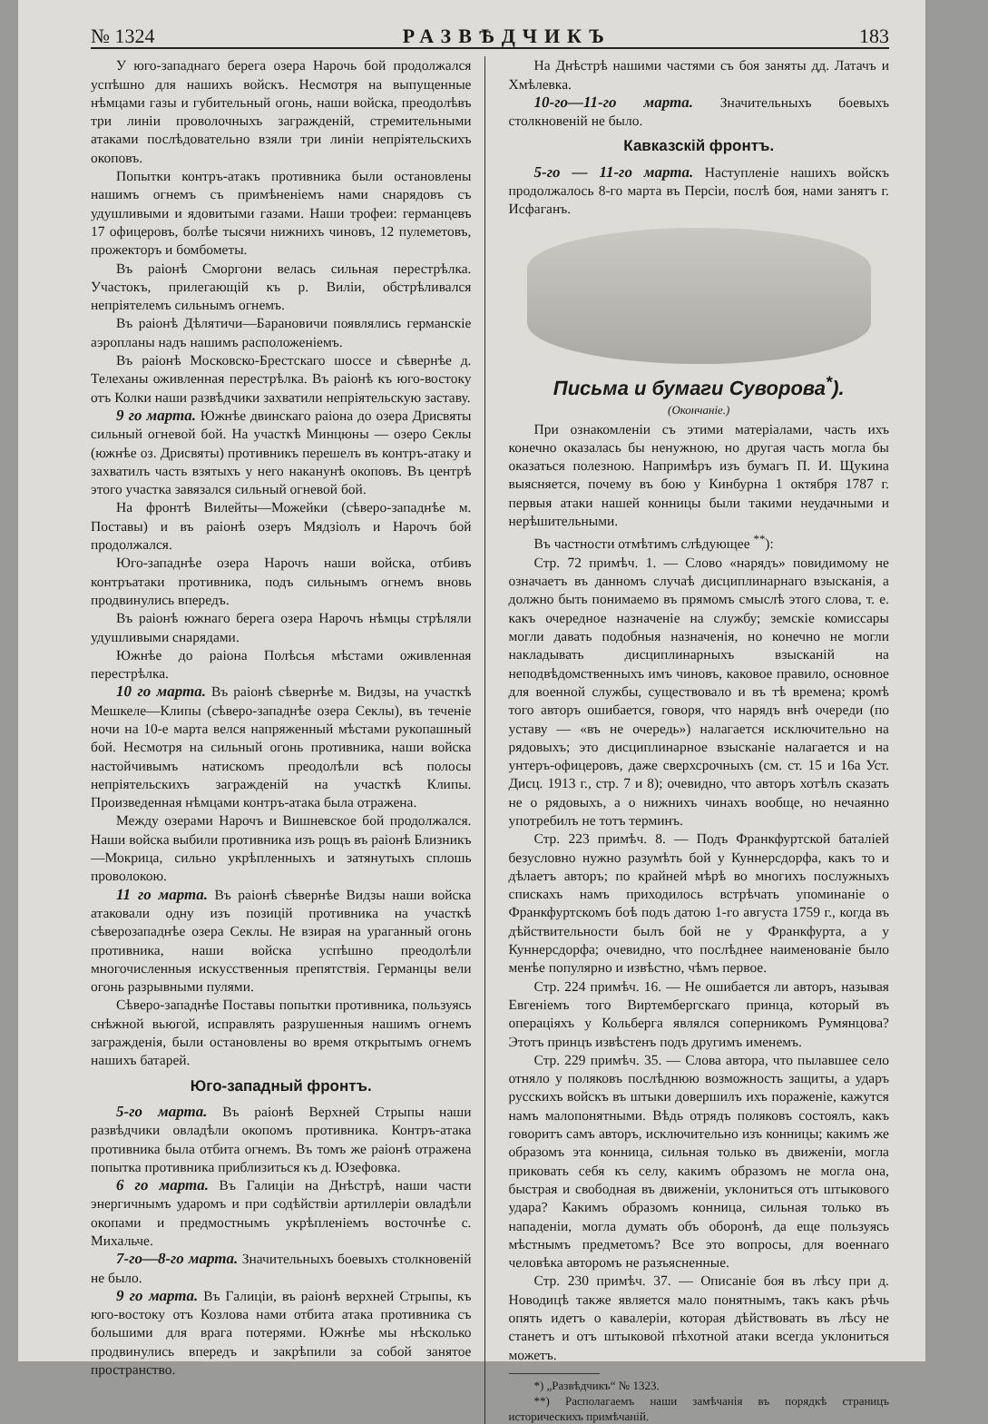№ 1324 РАЗВѢДЧИКЪ 183
У юго-западнаго берега озера Нарочь бой продолжался успѣшно для нашихъ войскъ. Несмотря на выпущенные нѣмцами газы и губительный огонь, наши войска, преодолѣвъ три линіи проволочныхъ загражденій, стремительными атаками послѣдовательно взяли три линіи непріятельскихъ окоповъ.
Попытки контръ-атакъ противника были остановлены нашимъ огнемъ съ примѣненіемъ нами снарядовъ съ удушливыми и ядовитыми газами. Наши трофеи: германцевъ 17 офицеровъ, болѣе тысячи нижнихъ чиновъ, 12 пулеметовъ, прожекторъ и бомбометы.
Въ раіонѣ Сморгони велась сильная перестрѣлка. Участокъ, прилегающій къ р. Виліи, обстрѣливался непріятелемъ сильнымъ огнемъ.
Въ раіонѣ Дѣлятичи—Барановичи появлялись германскіе аэропланы надъ нашимъ расположеніемъ.
Въ раіонѣ Московско-Брестскаго шоссе и сѣвернѣе д. Телеханы оживленная перестрѣлка. Въ раіонѣ къ юго-востоку отъ Колки наши развѣдчики захватили непріятельскую заставу.
9 го марта. Южнѣе двинскаго раіона до озера Дрисвяты сильный огневой бой. На участкѣ Минцюны — озеро Секлы (южнѣе оз. Дрисвяты) противникъ перешелъ въ контръ-атаку и захватилъ часть взятыхъ у него наканунѣ окоповъ. Въ центрѣ этого участка завязался сильный огневой бой.
На фронтѣ Вилейты—Можейки (сѣверо-западнѣе м. Поставы) и въ раіонѣ озеръ Мядзіолъ и Нарочъ бой продолжался.
Юго-западнѣе озера Нарочъ наши войска, отбивъ контръатаки противника, подъ сильнымъ огнемъ вновь продвинулись впередъ.
Въ раіонѣ южнаго берега озера Нарочъ нѣмцы стрѣляли удушливыми снарядами.
Южнѣе до раіона Полѣсья мѣстами оживленная перестрѣлка.
10 го марта. Въ раіонѣ сѣвернѣе м. Видзы, на участкѣ Мешкеле—Клипы (сѣверо-западнѣе озера Секлы), въ теченіе ночи на 10-е марта велся напряженный мѣстами рукопашный бой. Несмотря на сильный огонь противника, наши войска настойчивымъ натискомъ преодолѣли всѣ полосы непріятельскихъ загражденій на участкѣ Клипы. Произведенная нѣмцами контръ-атака была отражена.
Между озерами Нарочъ и Вишневское бой продолжался. Наши войска выбили противника изъ рощъ въ раіонѣ Близникъ—Мокрица, сильно укрѣпленныхъ и затянутыхъ сплошь проволокою.
11 го марта. Въ раіонѣ сѣвернѣе Видзы наши войска атаковали одну изъ позицій противника на участкѣ сѣверозападнѣе озера Секлы. Не взирая на ураганный огонь противника, наши войска успѣшно преодолѣли многочисленныя искусственныя препятствія. Германцы вели огонь разрывными пулями.
Сѣверо-западнѣе Поставы попытки противника, пользуясь снѣжной вьюгой, исправлять разрушенныя нашимъ огнемъ загражденія, были остановлены во время открытымъ огнемъ нашихъ батарей.
Юго-западный фронтъ.
5-го марта. Въ раіонѣ Верхней Стрыпы наши развѣдчики овладѣли окопомъ противника. Контръ-атака противника была отбита огнемъ. Въ томъ же раіонѣ отражена попытка противника приблизиться къ д. Юзефовка.
6 го марта. Въ Галиціи на Днѣстрѣ, наши части энергичнымъ ударомъ и при содѣйствіи артиллеріи овладѣли окопами и предмостнымъ укрѣпленіемъ восточнѣе с. Михальче.
7-го—8-го марта. Значительныхъ боевыхъ столкновеній не было.
9 го марта. Въ Галиціи, въ раіонѣ верхней Стрыпы, къ юго-востоку отъ Козлова нами отбита атака противника съ большими для врага потерями. Южнѣе мы нѣсколько продвинулись впередъ и закрѣпили за собой занятое пространство.
На Днѣстрѣ нашими частями съ боя заняты дд. Латачъ и Хмѣлевка.
10-го—11-го марта. Значительныхъ боевыхъ столкновеній не было.
Кавказскій фронтъ.
5-го — 11-го марта. Наступленіе нашихъ войскъ продолжалось 8-го марта въ Персіи, послѣ боя, нами занятъ г. Исфаганъ.
Письма и бумаги Суворова<sup>*</sup>).
(Окончаніе.)
При ознакомленіи съ этими матеріалами, часть ихъ конечно оказалась бы ненужною, но другая часть могла бы оказаться полезною. Напримѣръ изъ бумагъ П. И. Щукина выясняется, почему въ бою у Кинбурна 1 октября 1787 г. первыя атаки нашей конницы были такими неудачными и нерѣшительными.
Въ частности отмѣтимъ слѣдующее <sup>**</sup>):
Стр. 72 примѣч. 1. — Слово «нарядъ» повидимому не означаетъ въ данномъ случаѣ дисциплинарнаго взысканія, а должно быть понимаемо въ прямомъ смыслѣ этого слова, т. е. какъ очередное назначеніе на службу; земскіе комиссары могли давать подобныя назначенія, но конечно не могли накладывать дисциплинарныхъ взысканій на неподвѣдомственныхъ имъ чиновъ, каковое правило, основное для военной службы, существовало и въ тѣ времена; кромѣ того авторъ ошибается, говоря, что нарядъ внѣ очереди (по уставу — «въ не очередь») налагается исключительно на рядовыхъ; это дисциплинарное взысканіе налагается и на унтеръ-офицеровъ, даже сверхсрочныхъ (см. ст. 15 и 16а Уст. Дисц. 1913 г., стр. 7 и 8); очевидно, что авторъ хотѣлъ сказать не о рядовыхъ, а о нижнихъ чинахъ вообще, но нечаянно употребилъ не тотъ терминъ.
Стр. 223 примѣч. 8. — Подъ Франкфуртской баталіей безусловно нужно разумѣть бой у Куннерсдорфа, какъ то и дѣлаетъ авторъ; по крайней мѣрѣ во многихъ послужныхъ спискахъ намъ приходилось встрѣчать упоминаніе о Франкфуртскомъ боѣ подъ датою 1-го августа 1759 г., когда въ дѣйствительности былъ бой не у Франкфурта, а у Куннерсдорфа; очевидно, что послѣднее наименованіе было менѣе популярно и извѣстно, чѣмъ первое.
Стр. 224 примѣч. 16. — Не ошибается ли авторъ, называя Евгеніемъ того Виртембергскаго принца, который въ операціяхъ у Кольберга являлся соперникомъ Румянцова? Этотъ принцъ извѣстенъ подъ другимъ именемъ.
Стр. 229 примѣч. 35. — Слова автора, что пылавшее село отняло у поляковъ послѣднюю возможность защиты, а ударъ русскихъ войскъ въ штыки довершилъ ихъ пораженіе, кажутся намъ малопонятными. Вѣдь отрядъ поляковъ состоялъ, какъ говоритъ самъ авторъ, исключительно изъ конницы; какимъ же образомъ эта конница, сильная только въ движеніи, могла приковать себя къ селу, какимъ образомъ не могла она, быстрая и свободная въ движеніи, уклониться отъ штыкового удара? Какимъ образомъ конница, сильная только въ нападеніи, могла думать объ оборонѣ, да еще пользуясь мѣстнымъ предметомъ? Все это вопросы, для военнаго человѣка авторомъ не разъясненные.
Стр. 230 примѣч. 37. — Описаніе боя въ лѣсу при д. Новодицѣ также является мало понятнымъ, такъ какъ рѣчь опять идетъ о кавалеріи, которая дѣйствовать въ лѣсу не станетъ и отъ штыковой пѣхотной атаки всегда уклониться можетъ.
*) „Развѣдчикъ“ № 1323.
**) Располагаемъ наши замѣчанія въ порядкѣ страницъ историческихъ примѣчаній.